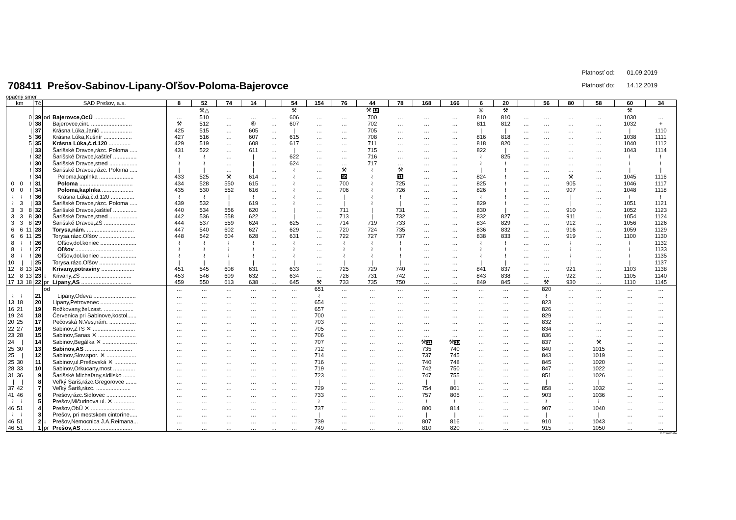708411 Prešov-Sabinov-Lipany-Oľšov-Poloma-Bajerovce
Platnosť od: 01.09.2019
Platnosť do: 14.12.2019
opačný smer
| km | | | Tč | SAD Prešov, a.s. | | 8 | 52 | 74 | 14 | | 54 | 154 | 76 | 44 | 78 | 168 | 166 | 6 | 20 | | 56 | 80 | 58 | 60 | 34 |
| --- | --- | --- | --- | --- | --- | --- | --- | --- | --- | --- | --- | --- | --- | --- | --- | --- | --- | --- | --- | --- | --- | --- | --- | --- | --- |
| | | | | | | | ⚒△ | | | | ⚒ | | | ⚒ 10 | | | | ⑥ | ⚒ | | | | | ⚒ | |
| | | 0 | 39 | od | Bajerovce,OcÚ .................... | … | 510 | … | … | … | 606 | … | … | 700 | … | … | … | 810 | 810 | … | … | … | … | 1030 | … |
| | | 0 | 38 | | Bajerovce,cint. .......................... | ⚒ | 512 | … | ⑥ | … | 607 | … | … | 702 | … | … | … | 811 | 812 | … | … | … | … | 1032 | + |
| | | / | 37 | | Krásna Lúka,Janič .................... | 425 | 515 | … | 605 | … | / | … | … | 705 | … | … | … | / | / | … | … | … | … | / | 1110 |
| | | 5 | 36 | | Krásna Lúka,Kušnír .................. | 427 | 516 | … | 607 | … | 615 | … | … | 708 | … | … | … | 816 | 818 | … | … | … | … | 1038 | 1111 |
| | | 5 | 35 | | Krásna Lúka,č.d.120 .............. | 429 | 519 | … | 608 | … | 617 | … | … | 711 | … | … | … | 818 | 820 | … | … | … | … | 1040 | 1112 |
| | | / | 33 | | Šarišské Dravce,rázc. Poloma ..... | 431 | 522 | … | 611 | … | / | … | … | 715 | … | … | … | 822 | / | … | … | … | … | 1043 | 1114 |
| | | ≀ | 32 | | Šarišské Dravce,kaštieľ ............... | ≀ | ≀ | … | / | … | 622 | … | … | 716 | … | … | … | ≀ | 825 | … | … | … | … | ≀ | ≀ |
| | | ≀ | 30 | | Šarišské Dravce,stred .................. | ≀ | ≀ | … | / | … | 624 | … | … | 717 | … | … | … | ≀ | ≀ | … | … | … | … | ≀ | ≀ |
| | | ≀ | 33 | | Šarišské Dravce,rázc. Poloma ..... | / | / | … | / | … | ≀ | … | ⚒ | ≀ | ⚒ | … | … | / | ≀ | … | … | … | … | / | / |
| | | ≀ | 34 | | Poloma,kaplnka ...................... | 433 | 525 | ⚒ | 614 | … | ≀ | … | 10 | ≀ | 11 | … | … | 824 | ≀ | … | … | ⚒ | … | 1045 | 1116 |
| 0 | 0 | ≀ | 31 | | Poloma .................................. | 434 | 528 | 550 | 615 | … | ≀ | … | 700 | ≀ | 725 | … | … | 825 | ≀ | … | … | 905 | … | 1046 | 1117 |
| 0 | 0 | ≀ | 34 | | Poloma,kaplnka .................... | 435 | 530 | 552 | 616 | … | ≀ | … | 706 | ≀ | 726 | … | … | 826 | ≀ | … | … | 907 | … | 1048 | 1118 |
| ≀ | ≀ | ≀ | 36 | | Krásna Lúka,č.d.120 ............... | ≀ | ≀ | / | ≀ | … | ≀ | … | / | ≀ | ≀ | … | … | ≀ | ≀ | … | … | / | … | ≀ | ≀ |
| ≀ | 3 | / | 33 | | Šarišské Dravce,rázc. Poloma ..... | 439 | 532 | / | 619 | … | ≀ | … | / | ≀ | / | … | … | 829 | ≀ | … | … | / | … | 1051 | 1121 |
| 3 | 3 | 8 | 32 | | Šarišské Dravce,kaštieľ ............... | 440 | 534 | 556 | 620 | … | / | … | 711 | / | 731 | … | … | 830 | / | … | … | 910 | … | 1052 | 1123 |
| 3 | 3 | 8 | 30 | | Šarišské Dravce,stred .................. | 442 | 536 | 558 | 622 | … | / | … | 713 | / | 732 | … | … | 832 | 827 | … | … | 911 | … | 1054 | 1124 |
| 3 | 3 | 8 | 29 | | Šarišské Dravce,ZŠ .................... | 444 | 537 | 559 | 624 | … | 625 | … | 714 | 719 | 733 | … | … | 834 | 829 | … | … | 912 | … | 1056 | 1126 |
| 6 | 6 | 11 | 28 | | Torysa,nám. .............................. | 447 | 540 | 602 | 627 | … | 629 | … | 720 | 724 | 735 | … | … | 836 | 832 | … | … | 916 | … | 1059 | 1129 |
| 6 | 6 | 11 | 25 | | Torysa,rázc.Oľšov ....................... | 448 | 542 | 604 | 628 | … | 631 | … | 722 | 727 | 737 | … | … | 838 | 833 | … | … | 919 | … | 1100 | 1130 |
| 8 | ≀ | ≀ | 26 | | Oľšov,dol.koniec ....................... | ≀ | ≀ | ≀ | ≀ | … | ≀ | … | ≀ | ≀ | ≀ | … | … | ≀ | ≀ | … | … | ≀ | … | ≀ | 1132 |
| 8 | ≀ | ≀ | 27 | | Oľšov ..................................... | ≀ | ≀ | ≀ | ≀ | … | ≀ | … | ≀ | ≀ | ≀ | … | … | ≀ | ≀ | … | … | ≀ | … | ≀ | 1133 |
| 8 | ≀ | ≀ | 26 | | Oľšov,dol.koniec ....................... | ≀ | ≀ | ≀ | ≀ | … | ≀ | … | ≀ | ≀ | ≀ | … | … | ≀ | ≀ | … | … | ≀ | … | ≀ | 1135 |
| 10 | / | / | 25 | | Torysa,rázc.Oľšov ....................... | / | / | / | / | … | / | … | / | / | / | … | … | / | / | … | … | / | … | / | 1137 |
| 12 | 8 | 13 | 24 | | Krivany,potraviny ..................... | 451 | 545 | 608 | 631 | … | 633 | … | 725 | 729 | 740 | … | … | 841 | 837 | … | … | 921 | … | 1103 | 1138 |
| 12 | 8 | 13 | 23 | ↓ | Krivany,ZŠ ................................ | 453 | 546 | 609 | 632 | … | 634 | … | 726 | 731 | 742 | … | … | 843 | 838 | … | … | 922 | … | 1105 | 1140 |
| 17 | 13 | 18 | 22 | pr | Lipany,AS ................................ | 459 | 550 | 613 | 638 | … | 645 | ⚒ | 733 | 735 | 750 | … | … | 849 | 845 | … | ⚒ | 930 | … | 1110 | 1145 |
| | | | | od | | … | … | … | … | … | … | 651 | … | … | … | … | … | … | … | … | 820 | … | … | … | … |
| ≀ | ≀ | | 21 | | Lipany,Odeva ........................... | … | … | … | … | … | … | ≀ | … | … | … | … | … | … | … | … | ≀ | … | … | … | … |
| 13 | 18 | | 20 | | Lipany,Petrovenec ..................... | … | … | … | … | … | … | 654 | … | … | … | … | … | … | … | … | 823 | … | … | … | … |
| 16 | 21 | | 19 | | Rožkovany,žel.zast. ................... | … | … | … | … | … | … | 657 | … | … | … | … | … | … | … | … | 826 | … | … | … | … |
| 19 | 24 | | 18 | | Červenica pri Sabinove,kostol...... | … | … | … | … | … | … | 700 | … | … | … | … | … | … | … | … | 829 | … | … | … | … |
| 20 | 25 | | 17 | | Pečovská N.Ves,nám. ................. | … | … | … | … | … | … | 703 | … | … | … | … | … | … | … | … | 832 | … | … | … | … |
| 22 | 27 | | 16 | | Sabinov,ZTS ✕ ........................... | … | … | … | … | … | … | 705 | … | … | … | … | … | … | … | … | 834 | … | … | … | … |
| 23 | 28 | | 15 | | Sabinov,Sanas ✕ ........................ | … | … | … | … | … | … | 706 | … | … | … | … | … | … | … | … | 836 | … | … | … | … |
| 24 | / | | 14 | | Sabinov,Begálka ✕ ...................... | … | … | … | … | … | … | 707 | … | … | … | ⚒ 11 | ⚒ 10 | … | … | … | 837 | … | ⚒ | … | … |
| 25 | 30 | | 13 | | Sabinov,AS .............................. | … | … | … | … | … | … | 712 | … | … | … | 735 | 740 | … | … | … | 840 | … | 1015 | … | … |
| 25 | / | | 12 | | Sabinov,Slov.spor. ✕ ................... | … | … | … | … | … | … | 714 | … | … | … | 737 | 745 | … | … | … | 843 | … | 1019 | … | … |
| 25 | 30 | | 11 | | Sabinov,ul.Prešovská ✕ .............. | … | … | … | … | … | … | 716 | … | … | … | 740 | 748 | … | … | … | 845 | … | 1020 | … | … |
| 28 | 33 | | 10 | | Sabinov,Orkucany,most .............. | … | … | … | … | … | … | 719 | … | … | … | 742 | 750 | … | … | … | 847 | … | 1022 | … | … |
| 31 | 36 | | 9 | | Šarišské Michaľany,sídlisko ........ | … | … | … | … | … | … | 723 | … | … | … | 747 | 755 | … | … | … | 851 | … | 1026 | … | … |
| / | / | | 8 | | Veľký Šariš,rázc.Gregorovce ....... | … | … | … | … | … | … | / | … | … | … | / | / | … | … | … | / | … | / | … | … |
| 37 | 42 | | 7 | | Veľký Šariš,rázc. ...................... | … | … | … | … | … | … | 729 | … | … | … | 754 | 801 | … | … | … | 858 | … | 1032 | … | … |
| 41 | 46 | | 6 | | Prešov,rázc.Sidlovec ................... | … | … | … | … | … | … | 733 | … | … | … | 757 | 805 | … | … | … | 903 | … | 1036 | … | … |
| ≀ | ≀ | | 5 | | Prešov,Mičurinova ul. ✕ ............. | … | … | … | … | … | … | ≀ | … | … | … | ≀ | ≀ | … | … | … | ≀ | … | ≀ | … | … |
| 46 | 51 | | 4 | | Prešov,ObÚ ✕ ............................ | … | … | … | … | … | … | 737 | … | … | … | 800 | 814 | … | … | … | 907 | … | 1040 | … | … |
| ≀ | ≀ | | 3 | | Prešov, pri mestskom cintoríne..... | … | … | … | … | … | … | / | … | … | … | / | / | … | … | … | / | … | / | … | … |
| 46 | 51 | | 2 | ↓ | Prešov,Nemocnica J.A.Reimana... | … | … | … | … | … | … | 739 | … | … | … | 807 | 816 | … | … | … | 910 | … | 1043 | … | … |
| 46 | 51 | | 1 | pr | Prešov,AS ................................ | … | … | … | … | … | … | 749 | … | … | … | 810 | 820 | … | … | … | 915 | … | 1050 | … | … |
© TransData